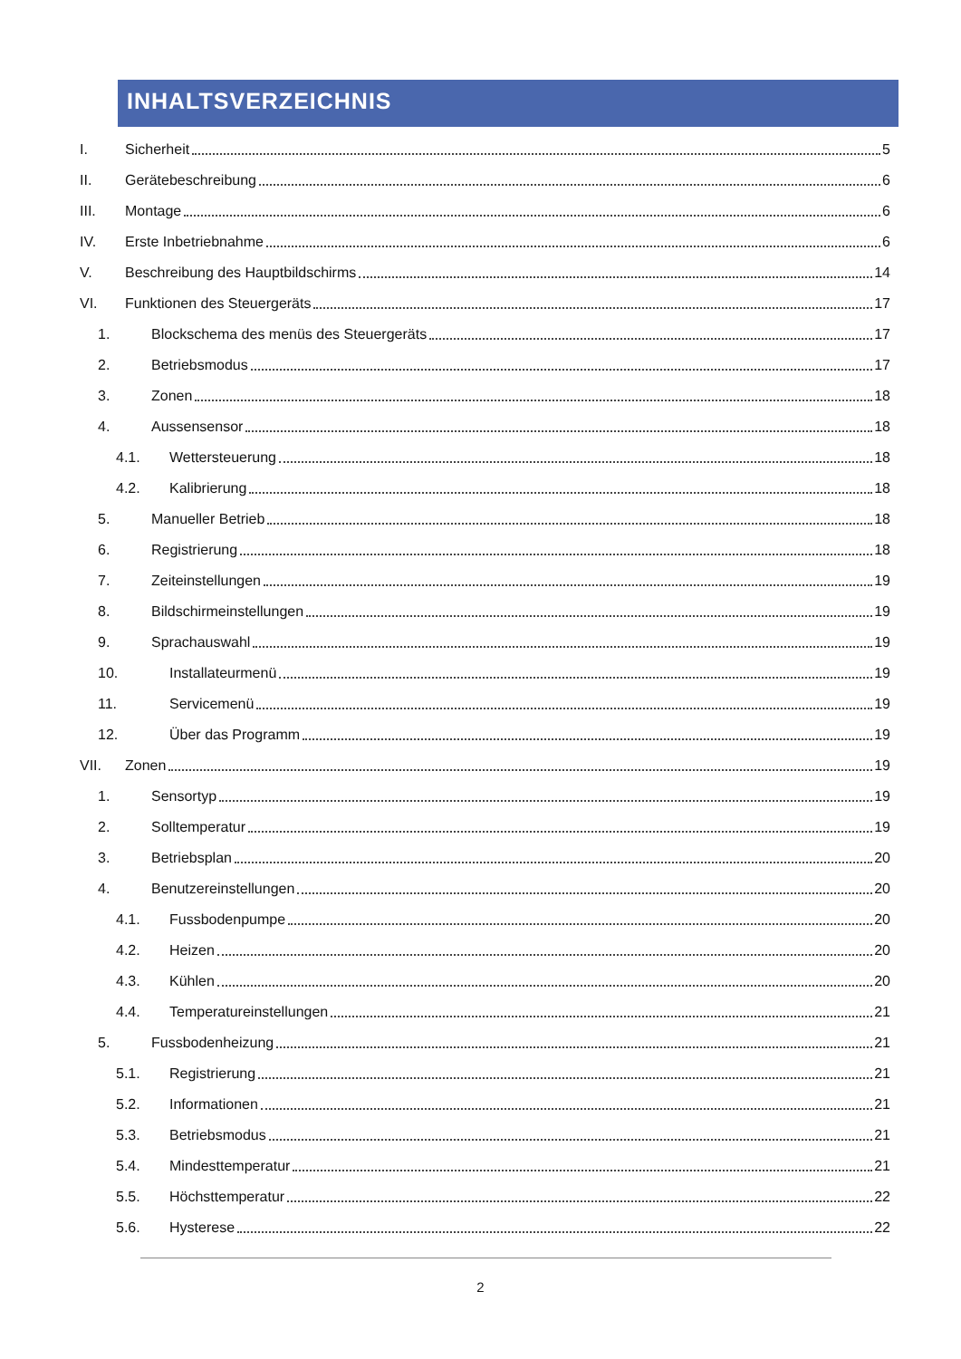INHALTSVERZEICHNIS
I. Sicherheit 5
II. Gerätebeschreibung 6
III. Montage 6
IV. Erste Inbetriebnahme 6
V. Beschreibung des Hauptbildschirms 14
VI. Funktionen des Steuergeräts 17
1. Blockschema des menüs des Steuergeräts 17
2. Betriebsmodus 17
3. Zonen 18
4. Aussensensor 18
4.1. Wettersteuerung 18
4.2. Kalibrierung 18
5. Manueller Betrieb 18
6. Registrierung 18
7. Zeiteinstellungen 19
8. Bildschirmeinstellungen 19
9. Sprachauswahl 19
10. Installateurmenü 19
11. Servicemenü 19
12. Über das Programm 19
VII. Zonen 19
1. Sensortyp 19
2. Solltemperatur 19
3. Betriebsplan 20
4. Benutzereinstellungen 20
4.1. Fussbodenpumpe 20
4.2. Heizen 20
4.3. Kühlen 20
4.4. Temperatureinstellungen 21
5. Fussbodenheizung 21
5.1. Registrierung 21
5.2. Informationen 21
5.3. Betriebsmodus 21
5.4. Mindesttemperatur 21
5.5. Höchsttemperatur 22
5.6. Hysterese 22
2